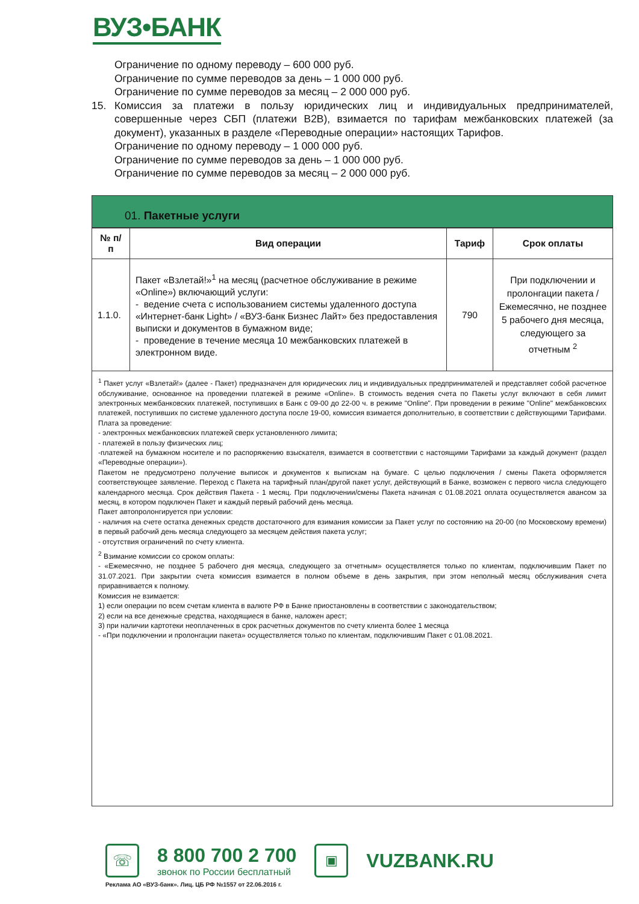ВУЗ•БАНК
Ограничение по одному переводу – 600 000 руб.
Ограничение по сумме переводов за день – 1 000 000 руб.
Ограничение по сумме переводов за месяц – 2 000 000 руб.
15. Комиссия за платежи в пользу юридических лиц и индивидуальных предпринимателей, совершенные через СБП (платежи B2B), взимается по тарифам межбанковских платежей (за документ), указанных в разделе «Переводные операции» настоящих Тарифов.
Ограничение по одному переводу – 1 000 000 руб.
Ограничение по сумме переводов за день – 1 000 000 руб.
Ограничение по сумме переводов за месяц – 2 000 000 руб.
01. Пакетные услуги
| № п/п | Вид операции | Тариф | Срок оплаты |
| --- | --- | --- | --- |
| 1.1.0. | Пакет «Взлетай!»<sup>1</sup> на месяц (расчетное обслуживание в режиме «Online») включающий услуги: - ведение счета с использованием системы удаленного доступа «Интернет-банк Light» / «ВУЗ-банк Бизнес Лайт» без предоставления выписки и документов в бумажном виде; - проведение в течение месяца 10 межбанковских платежей в электронном виде. | 790 | При подключении и пролонгации пакета / Ежемесячно, не позднее 5 рабочего дня месяца, следующего за отчетным <sup>2</sup> |
<sup>1</sup> Пакет услуг «Взлетай!» (далее - Пакет) предназначен для юридических лиц и индивидуальных предпринимателей и представляет собой расчетное обслуживание, основанное на проведении платежей в режиме «Online». В стоимость ведения счета по Пакеты услуг включают в себя лимит электронных межбанковских платежей, поступивших в Банк с 09-00 до 22-00 ч. в режиме "Online". При проведении в режиме "Online" межбанковских платежей, поступивших по системе удаленного доступа после 19-00, комиссия взимается дополнительно, в соответствии с действующими Тарифами.
Плата за проведение:
- электронных межбанковских платежей сверх установленного лимита;
- платежей в пользу физических лиц;
-платежей на бумажном носителе и по распоряжению взыскателя, взимается в соответствии с настоящими Тарифами за каждый документ (раздел «Переводные операции»).
Пакетом не предусмотрено получение выписок и документов к выпискам на бумаге. С целью подключения / смены Пакета оформляется соответствующее заявление. Переход с Пакета на тарифный план/другой пакет услуг, действующий в Банке, возможен с первого числа следующего календарного месяца. Срок действия Пакета - 1 месяц. При подключении/смены Пакета начиная с 01.08.2021 оплата осуществляется авансом за месяц, в котором подключен Пакет и каждый первый рабочий день месяца.
Пакет автопролонгируется при условии:
- наличия на счете остатка денежных средств достаточного для взимания комиссии за Пакет услуг по состоянию на 20-00 (по Московскому времени) в первый рабочий день месяца следующего за месяцем действия пакета услуг;
- отсутствия ограничений по счету клиента.
<sup>2</sup> Взимание комиссии со сроком оплаты:
- «Ежемесячно, не позднее 5 рабочего дня месяца, следующего за отчетным» осуществляется только по клиентам, подключившим Пакет по 31.07.2021. При закрытии счета комиссия взимается в полном объеме в день закрытия, при этом неполный месяц обслуживания счета приравнивается к полному.
Комиссия не взимается:
1) если операции по всем счетам клиента в валюте РФ в Банке приостановлены в соответствии с законодательством;
2) если на все денежные средства, находящиеся в банке, наложен арест;
3) при наличии картотеки неоплаченных в срок расчетных документов по счету клиента более 1 месяца
- «При подключении и пролонгации пакета» осуществляется только по клиентам, подключившим Пакет с 01.08.2021.
☏
8 800 700 2 700
звонок по России бесплатный
▣
VUZBANK.RU
Реклама АО «ВУЗ-банк». Лиц. ЦБ РФ №1557 от 22.06.2016 г.